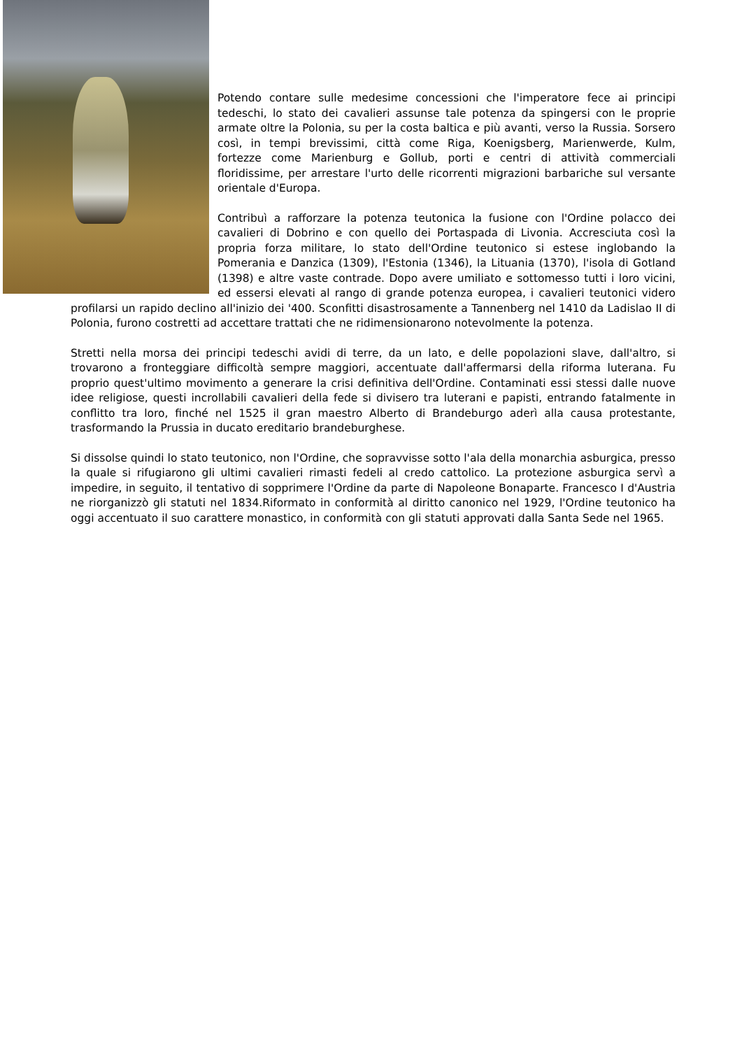Potendo contare sulle medesime concessioni che l'imperatore fece ai principi tedeschi, lo stato dei cavalieri assunse tale potenza da spingersi con le proprie armate oltre la Polonia, su per la costa baltica e più avanti, verso la Russia. Sorsero così, in tempi brevissimi, città come Riga, Koenigsberg, Marienwerde, Kulm, fortezze come Marienburg e Gollub, porti e centri di attività commerciali floridissime, per arrestare l'urto delle ricorrenti migrazioni barbariche sul versante orientale d'Europa.
Contribuì a rafforzare la potenza teutonica la fusione con l'Ordine polacco dei cavalieri di Dobrino e con quello dei Portaspada di Livonia. Accresciuta così la propria forza militare, lo stato dell'Ordine teutonico si estese inglobando la Pomerania e Danzica (1309), l'Estonia (1346), la Lituania (1370), l'isola di Gotland (1398) e altre vaste contrade. Dopo avere umiliato e sottomesso tutti i loro vicini, ed essersi elevati al rango di grande potenza europea, i cavalieri teutonici videro profilarsi un rapido declino all'inizio dei '400. Sconfitti disastrosamente a Tannenberg nel 1410 da Ladislao II di Polonia, furono costretti ad accettare trattati che ne ridimensionarono notevolmente la potenza.
Stretti nella morsa dei principi tedeschi avidi di terre, da un lato, e delle popolazioni slave, dall'altro, si trovarono a fronteggiare difficoltà sempre maggiori, accentuate dall'affermarsi della riforma luterana. Fu proprio quest'ultimo movimento a generare la crisi definitiva dell'Ordine. Contaminati essi stessi dalle nuove idee religiose, questi incrollabili cavalieri della fede si divisero tra luterani e papisti, entrando fatalmente in conflitto tra loro, finché nel 1525 il gran maestro Alberto di Brandeburgo aderì alla causa protestante, trasformando la Prussia in ducato ereditario brandeburghese.
Si dissolse quindi lo stato teutonico, non l'Ordine, che sopravvisse sotto l'ala della monarchia asburgica, presso la quale si rifugiarono gli ultimi cavalieri rimasti fedeli al credo cattolico. La protezione asburgica servì a impedire, in seguito, il tentativo di sopprimere l'Ordine da parte di Napoleone Bonaparte. Francesco I d'Austria ne riorganizzò gli statuti nel 1834.Riformato in conformità al diritto canonico nel 1929, l'Ordine teutonico ha oggi accentuato il suo carattere monastico, in conformità con gli statuti approvati dalla Santa Sede nel 1965.